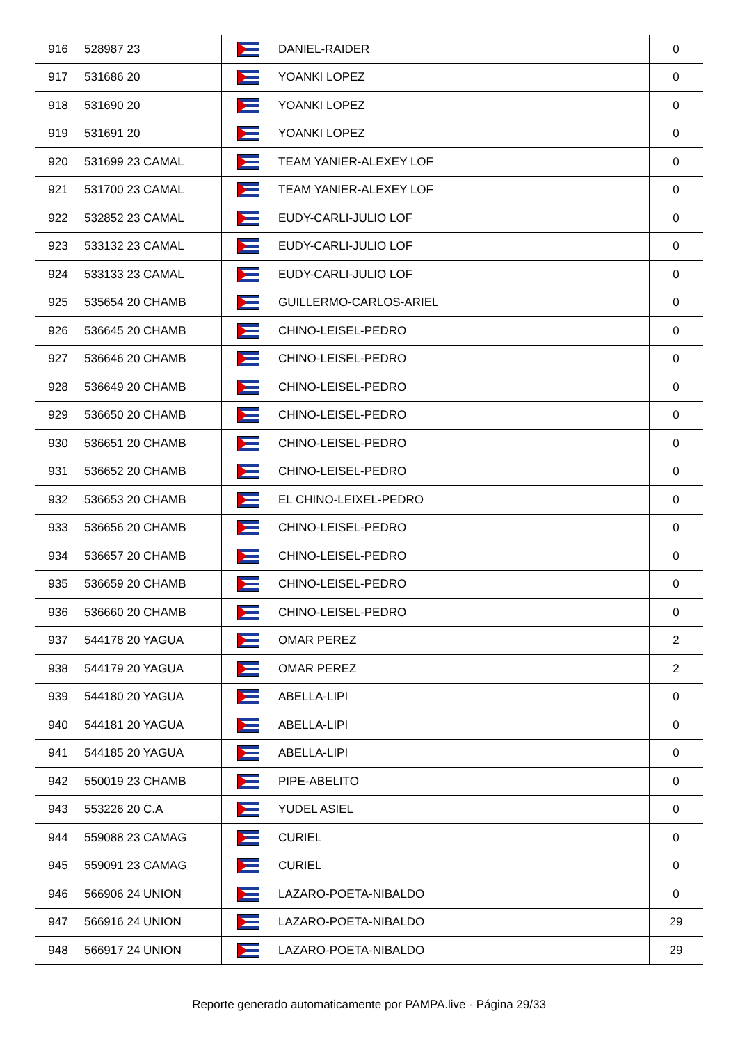| 916 | 528987 23 | | DANIEL-RAIDER | 0 |
| 917 | 531686 20 | | YOANKI LOPEZ | 0 |
| 918 | 531690 20 | | YOANKI LOPEZ | 0 |
| 919 | 531691 20 | | YOANKI LOPEZ | 0 |
| 920 | 531699 23 CAMAL | | TEAM YANIER-ALEXEY LOF | 0 |
| 921 | 531700 23 CAMAL | | TEAM YANIER-ALEXEY LOF | 0 |
| 922 | 532852 23 CAMAL | | EUDY-CARLI-JULIO LOF | 0 |
| 923 | 533132 23 CAMAL | | EUDY-CARLI-JULIO LOF | 0 |
| 924 | 533133 23 CAMAL | | EUDY-CARLI-JULIO LOF | 0 |
| 925 | 535654 20 CHAMB | | GUILLERMO-CARLOS-ARIEL | 0 |
| 926 | 536645 20 CHAMB | | CHINO-LEISEL-PEDRO | 0 |
| 927 | 536646 20 CHAMB | | CHINO-LEISEL-PEDRO | 0 |
| 928 | 536649 20 CHAMB | | CHINO-LEISEL-PEDRO | 0 |
| 929 | 536650 20 CHAMB | | CHINO-LEISEL-PEDRO | 0 |
| 930 | 536651 20 CHAMB | | CHINO-LEISEL-PEDRO | 0 |
| 931 | 536652 20 CHAMB | | CHINO-LEISEL-PEDRO | 0 |
| 932 | 536653 20 CHAMB | | EL CHINO-LEIXEL-PEDRO | 0 |
| 933 | 536656 20 CHAMB | | CHINO-LEISEL-PEDRO | 0 |
| 934 | 536657 20 CHAMB | | CHINO-LEISEL-PEDRO | 0 |
| 935 | 536659 20 CHAMB | | CHINO-LEISEL-PEDRO | 0 |
| 936 | 536660 20 CHAMB | | CHINO-LEISEL-PEDRO | 0 |
| 937 | 544178 20 YAGUA | | OMAR PEREZ | 2 |
| 938 | 544179 20 YAGUA | | OMAR PEREZ | 2 |
| 939 | 544180 20 YAGUA | | ABELLA-LIPI | 0 |
| 940 | 544181 20 YAGUA | | ABELLA-LIPI | 0 |
| 941 | 544185 20 YAGUA | | ABELLA-LIPI | 0 |
| 942 | 550019 23 CHAMB | | PIPE-ABELITO | 0 |
| 943 | 553226 20 C.A | | YUDEL ASIEL | 0 |
| 944 | 559088 23 CAMAG | | CURIEL | 0 |
| 945 | 559091 23 CAMAG | | CURIEL | 0 |
| 946 | 566906 24 UNION | | LAZARO-POETA-NIBALDO | 0 |
| 947 | 566916 24 UNION | | LAZARO-POETA-NIBALDO | 29 |
| 948 | 566917 24 UNION | | LAZARO-POETA-NIBALDO | 29 |
Reporte generado automaticamente por PAMPA.live - Página 29/33